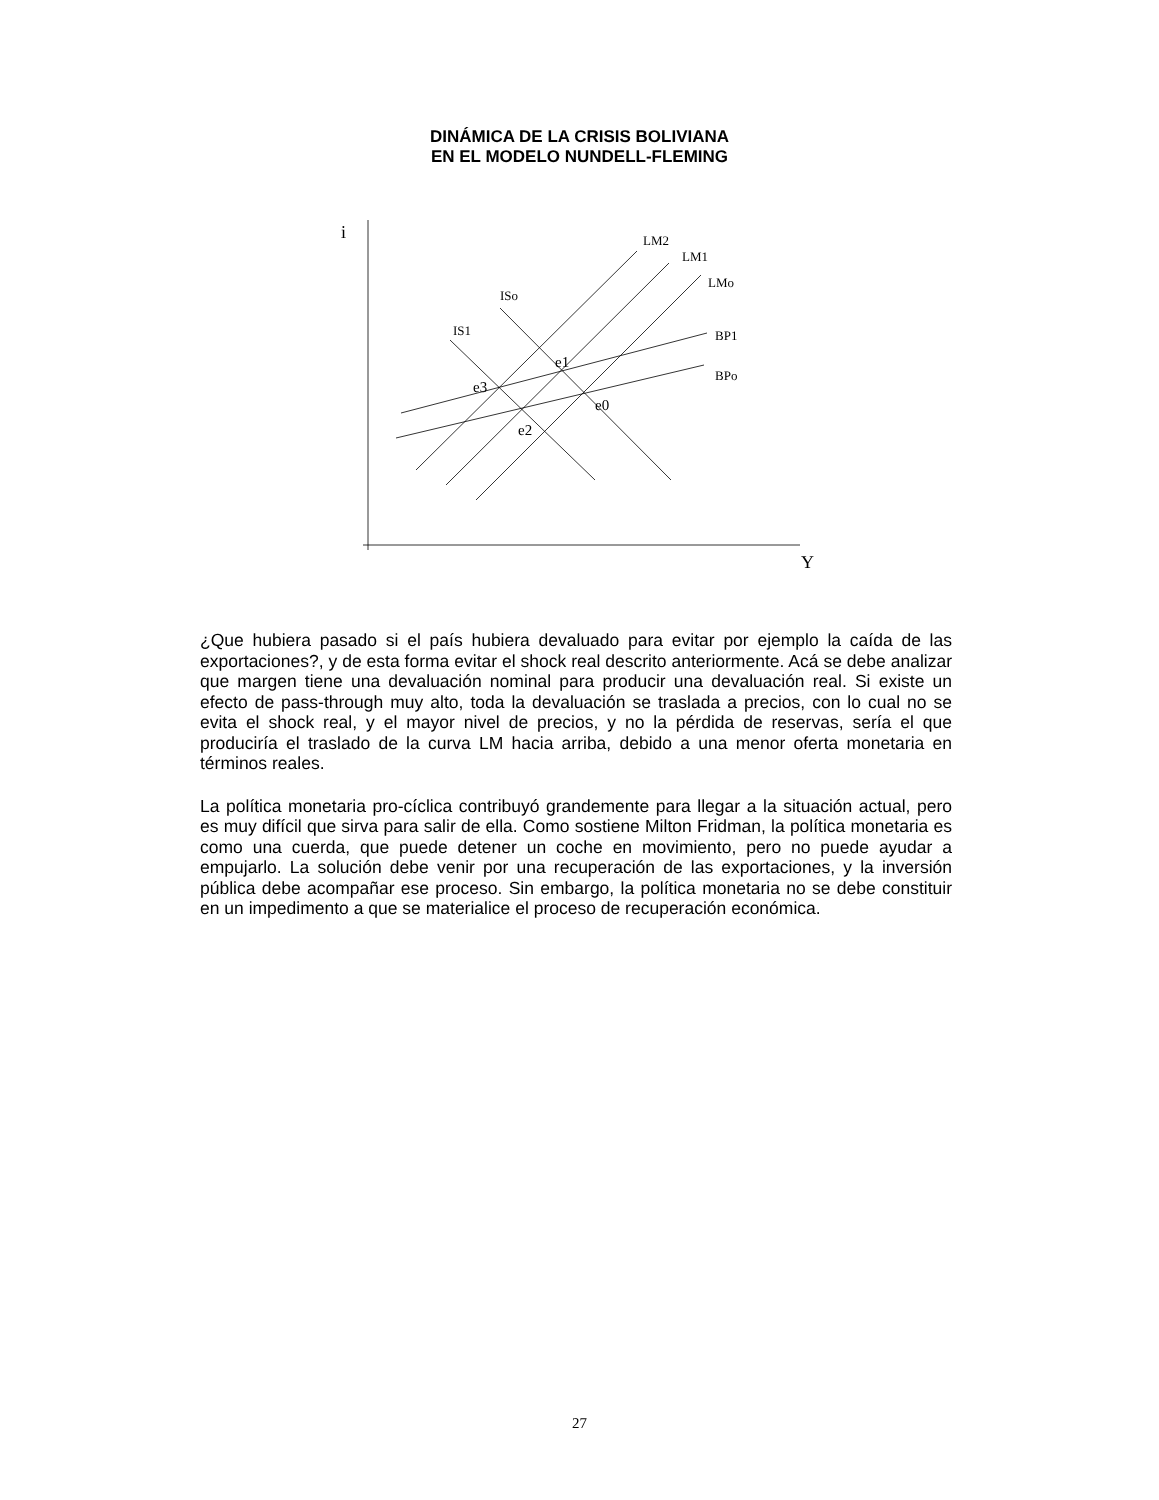DINÁMICA DE LA CRISIS BOLIVIANA
EN EL MODELO NUNDELL-FLEMING
i
Y
LM2
LM1
LMo
ISo
IS1
BP1
BPo
e1
e3
e0
e2
¿Que hubiera pasado si el país hubiera devaluado para evitar por ejemplo la caída de las exportaciones?, y de esta forma evitar el shock real descrito anteriormente. Acá se debe analizar que margen tiene una devaluación nominal para producir una devaluación real. Si existe un efecto de pass-through muy alto, toda la devaluación se traslada a precios, con lo cual no se evita el shock real, y el mayor nivel de precios, y no la pérdida de reservas, sería el que produciría el traslado de la curva LM hacia arriba, debido a una menor oferta monetaria en términos reales.
La política monetaria pro-cíclica contribuyó grandemente para llegar a la situación actual, pero es muy difícil que sirva para salir de ella. Como sostiene Milton Fridman, la política monetaria es como una cuerda, que puede detener un coche en movimiento, pero no puede ayudar a empujarlo. La solución debe venir por una recuperación de las exportaciones, y la inversión pública debe acompañar ese proceso. Sin embargo, la política monetaria no se debe constituir en un impedimento a que se materialice el proceso de recuperación económica.
27